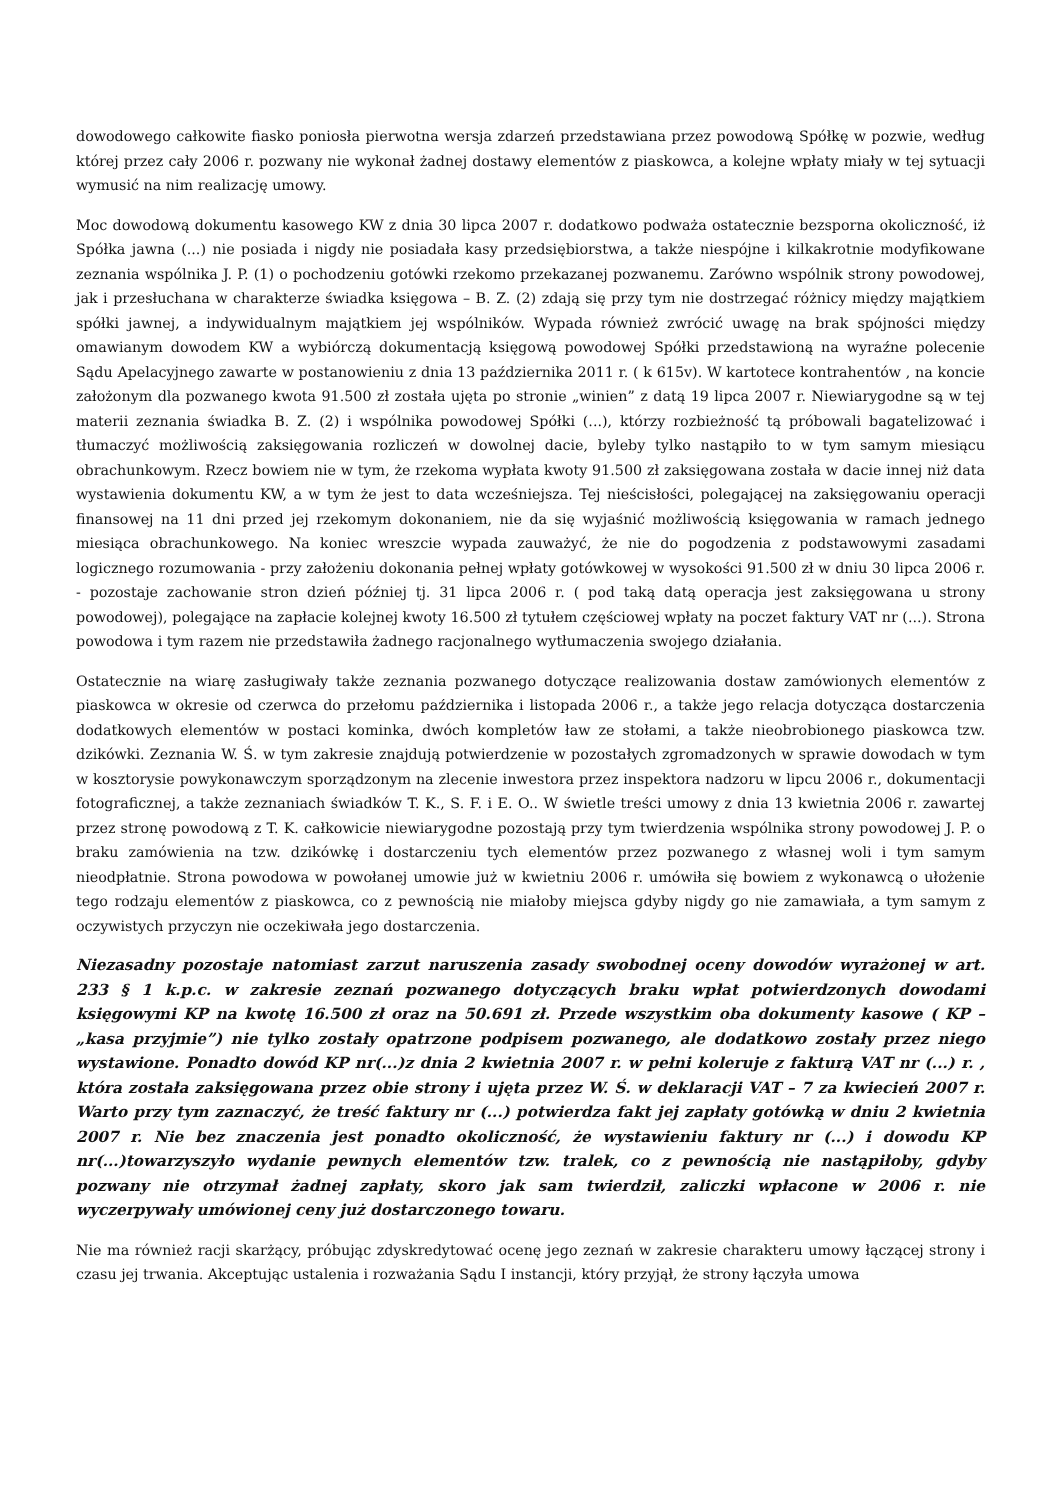dowodowego całkowite fiasko poniosła pierwotna wersja zdarzeń przedstawiana przez powodową Spółkę w pozwie, według której przez cały 2006 r. pozwany nie wykonał żadnej dostawy elementów z piaskowca, a kolejne wpłaty miały w tej sytuacji wymusić na nim realizację umowy.
Moc dowodową dokumentu kasowego KW z dnia 30 lipca 2007 r. dodatkowo podważa ostatecznie bezsporna okoliczność, iż Spółka jawna (...) nie posiada i nigdy nie posiadała kasy przedsiębiorstwa, a także niespójne i kilkakrotnie modyfikowane zeznania wspólnika J. P. (1) o pochodzeniu gotówki rzekomo przekazanej pozwanemu. Zarówno wspólnik strony powodowej, jak i przesłuchana w charakterze świadka księgowa – B. Z. (2) zdają się przy tym nie dostrzegać różnicy między majątkiem spółki jawnej, a indywidualnym majątkiem jej wspólników. Wypada również zwrócić uwagę na brak spójności między omawianym dowodem KW a wybiórczą dokumentacją księgową powodowej Spółki przedstawioną na wyraźne polecenie Sądu Apelacyjnego zawarte w postanowieniu z dnia 13 października 2011 r. ( k 615v). W kartotece kontrahentów , na koncie założonym dla pozwanego kwota 91.500 zł została ujęta po stronie „winien” z datą 19 lipca 2007 r. Niewiarygodne są w tej materii zeznania świadka B. Z. (2) i wspólnika powodowej Spółki (...), którzy rozbieżność tą próbowali bagatelizować i tłumaczyć możliwością zaksięgowania rozliczeń w dowolnej dacie, byleby tylko nastąpiło to w tym samym miesiącu obrachunkowym. Rzecz bowiem nie w tym, że rzekoma wypłata kwoty 91.500 zł zaksięgowana została w dacie innej niż data wystawienia dokumentu KW, a w tym że jest to data wcześniejsza. Tej nieścisłości, polegającej na zaksięgowaniu operacji finansowej na 11 dni przed jej rzekomym dokonaniem, nie da się wyjaśnić możliwością księgowania w ramach jednego miesiąca obrachunkowego. Na koniec wreszcie wypada zauważyć, że nie do pogodzenia z podstawowymi zasadami logicznego rozumowania - przy założeniu dokonania pełnej wpłaty gotówkowej w wysokości 91.500 zł w dniu 30 lipca 2006 r. - pozostaje zachowanie stron dzień później tj. 31 lipca 2006 r. ( pod taką datą operacja jest zaksięgowana u strony powodowej), polegające na zapłacie kolejnej kwoty 16.500 zł tytułem częściowej wpłaty na poczet faktury VAT nr (...). Strona powodowa i tym razem nie przedstawiła żadnego racjonalnego wytłumaczenia swojego działania.
Ostatecznie na wiarę zasługiwały także zeznania pozwanego dotyczące realizowania dostaw zamówionych elementów z piaskowca w okresie od czerwca do przełomu października i listopada 2006 r., a także jego relacja dotycząca dostarczenia dodatkowych elementów w postaci kominka, dwóch kompletów ław ze stołami, a także nieobrobionego piaskowca tzw. dzikówki. Zeznania W. Ś. w tym zakresie znajdują potwierdzenie w pozostałych zgromadzonych w sprawie dowodach w tym w kosztorysie powykonawczym sporządzonym na zlecenie inwestora przez inspektora nadzoru w lipcu 2006 r., dokumentacji fotograficznej, a także zeznaniach świadków T. K., S. F. i E. O.. W świetle treści umowy z dnia 13 kwietnia 2006 r. zawartej przez stronę powodową z T. K. całkowicie niewiarygodne pozostają przy tym twierdzenia wspólnika strony powodowej J. P. o braku zamówienia na tzw. dzikówkę i dostarczeniu tych elementów przez pozwanego z własnej woli i tym samym nieodpłatnie. Strona powodowa w powołanej umowie już w kwietniu 2006 r. umówiła się bowiem z wykonawcą o ułożenie tego rodzaju elementów z piaskowca, co z pewnością nie miałoby miejsca gdyby nigdy go nie zamawiała, a tym samym z oczywistych przyczyn nie oczekiwała jego dostarczenia.
Niezasadny pozostaje natomiast zarzut naruszenia zasady swobodnej oceny dowodów wyrażonej w art. 233 § 1 k.p.c. w zakresie zeznań pozwanego dotyczących braku wpłat potwierdzonych dowodami księgowymi KP na kwotę 16.500 zł oraz na 50.691 zł. Przede wszystkim oba dokumenty kasowe ( KP – „kasa przyjmie”) nie tylko zostały opatrzone podpisem pozwanego, ale dodatkowo zostały przez niego wystawione. Ponadto dowód KP nr(...)z dnia 2 kwietnia 2007 r. w pełni koleruje z fakturą VAT nr (...) r. , która została zaksięgowana przez obie strony i ujęta przez W. Ś. w deklaracji VAT – 7 za kwiecień 2007 r. Warto przy tym zaznaczyć, że treść faktury nr (...) potwierdza fakt jej zapłaty gotówką w dniu 2 kwietnia 2007 r. Nie bez znaczenia jest ponadto okoliczność, że wystawieniu faktury nr (...) i dowodu KP nr(...)towarzyszyło wydanie pewnych elementów tzw. tralek, co z pewnością nie nastąpiłoby, gdyby pozwany nie otrzymał żadnej zapłaty, skoro jak sam twierdził, zaliczki wpłacone w 2006 r. nie wyczerpywały umówionej ceny już dostarczonego towaru.
Nie ma również racji skarżący, próbując zdyskredytować ocenę jego zeznań w zakresie charakteru umowy łączącej strony i czasu jej trwania. Akceptując ustalenia i rozważania Sądu I instancji, który przyjął, że strony łączyła umowa